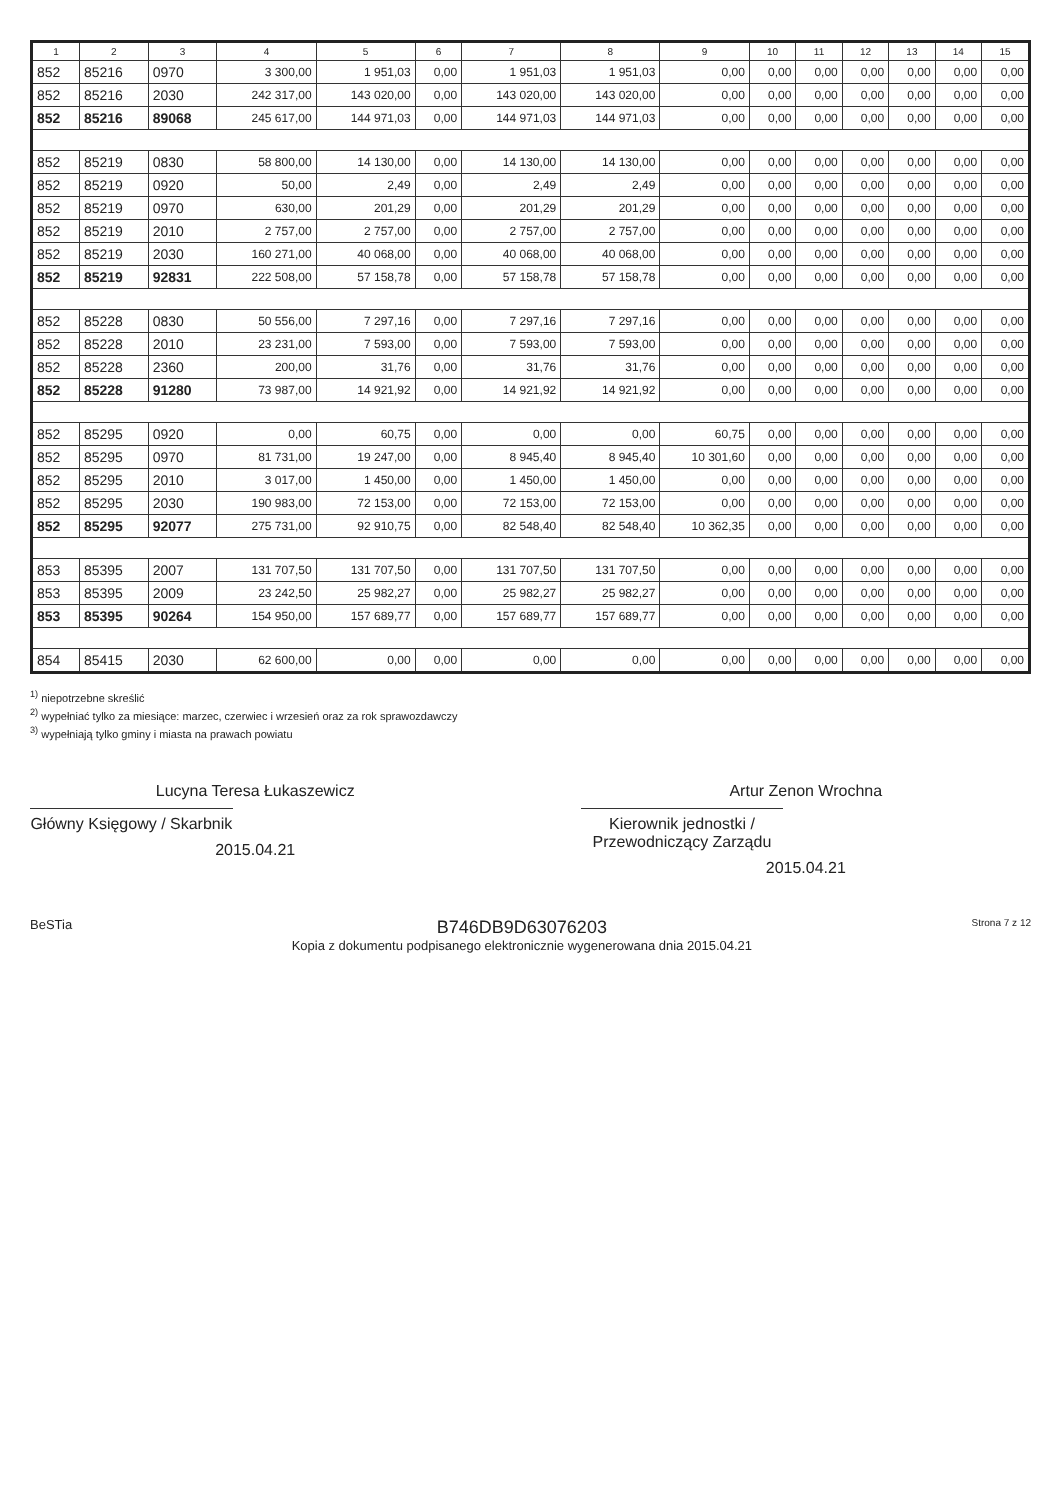| 1 | 2 | 3 | 4 | 5 | 6 | 7 | 8 | 9 | 10 | 11 | 12 | 13 | 14 | 15 |
| --- | --- | --- | --- | --- | --- | --- | --- | --- | --- | --- | --- | --- | --- | --- |
| 852 | 85216 | 0970 | 3 300,00 | 1 951,03 | 0,00 | 1 951,03 | 1 951,03 | 0,00 | 0,00 | 0,00 | 0,00 | 0,00 | 0,00 | 0,00 |
| 852 | 85216 | 2030 | 242 317,00 | 143 020,00 | 0,00 | 143 020,00 | 143 020,00 | 0,00 | 0,00 | 0,00 | 0,00 | 0,00 | 0,00 | 0,00 |
| 852 | 85216 | 89068 | 245 617,00 | 144 971,03 | 0,00 | 144 971,03 | 144 971,03 | 0,00 | 0,00 | 0,00 | 0,00 | 0,00 | 0,00 | 0,00 |
| 852 | 85219 | 0830 | 58 800,00 | 14 130,00 | 0,00 | 14 130,00 | 14 130,00 | 0,00 | 0,00 | 0,00 | 0,00 | 0,00 | 0,00 | 0,00 |
| 852 | 85219 | 0920 | 50,00 | 2,49 | 0,00 | 2,49 | 2,49 | 0,00 | 0,00 | 0,00 | 0,00 | 0,00 | 0,00 | 0,00 |
| 852 | 85219 | 0970 | 630,00 | 201,29 | 0,00 | 201,29 | 201,29 | 0,00 | 0,00 | 0,00 | 0,00 | 0,00 | 0,00 | 0,00 |
| 852 | 85219 | 2010 | 2 757,00 | 2 757,00 | 0,00 | 2 757,00 | 2 757,00 | 0,00 | 0,00 | 0,00 | 0,00 | 0,00 | 0,00 | 0,00 |
| 852 | 85219 | 2030 | 160 271,00 | 40 068,00 | 0,00 | 40 068,00 | 40 068,00 | 0,00 | 0,00 | 0,00 | 0,00 | 0,00 | 0,00 | 0,00 |
| 852 | 85219 | 92831 | 222 508,00 | 57 158,78 | 0,00 | 57 158,78 | 57 158,78 | 0,00 | 0,00 | 0,00 | 0,00 | 0,00 | 0,00 | 0,00 |
| 852 | 85228 | 0830 | 50 556,00 | 7 297,16 | 0,00 | 7 297,16 | 7 297,16 | 0,00 | 0,00 | 0,00 | 0,00 | 0,00 | 0,00 | 0,00 |
| 852 | 85228 | 2010 | 23 231,00 | 7 593,00 | 0,00 | 7 593,00 | 7 593,00 | 0,00 | 0,00 | 0,00 | 0,00 | 0,00 | 0,00 | 0,00 |
| 852 | 85228 | 2360 | 200,00 | 31,76 | 0,00 | 31,76 | 31,76 | 0,00 | 0,00 | 0,00 | 0,00 | 0,00 | 0,00 | 0,00 |
| 852 | 85228 | 91280 | 73 987,00 | 14 921,92 | 0,00 | 14 921,92 | 14 921,92 | 0,00 | 0,00 | 0,00 | 0,00 | 0,00 | 0,00 | 0,00 |
| 852 | 85295 | 0920 | 0,00 | 60,75 | 0,00 | 0,00 | 0,00 | 60,75 | 0,00 | 0,00 | 0,00 | 0,00 | 0,00 | 0,00 |
| 852 | 85295 | 0970 | 81 731,00 | 19 247,00 | 0,00 | 8 945,40 | 8 945,40 | 10 301,60 | 0,00 | 0,00 | 0,00 | 0,00 | 0,00 | 0,00 |
| 852 | 85295 | 2010 | 3 017,00 | 1 450,00 | 0,00 | 1 450,00 | 1 450,00 | 0,00 | 0,00 | 0,00 | 0,00 | 0,00 | 0,00 | 0,00 |
| 852 | 85295 | 2030 | 190 983,00 | 72 153,00 | 0,00 | 72 153,00 | 72 153,00 | 0,00 | 0,00 | 0,00 | 0,00 | 0,00 | 0,00 | 0,00 |
| 852 | 85295 | 92077 | 275 731,00 | 92 910,75 | 0,00 | 82 548,40 | 82 548,40 | 10 362,35 | 0,00 | 0,00 | 0,00 | 0,00 | 0,00 | 0,00 |
| 853 | 85395 | 2007 | 131 707,50 | 131 707,50 | 0,00 | 131 707,50 | 131 707,50 | 0,00 | 0,00 | 0,00 | 0,00 | 0,00 | 0,00 | 0,00 |
| 853 | 85395 | 2009 | 23 242,50 | 25 982,27 | 0,00 | 25 982,27 | 25 982,27 | 0,00 | 0,00 | 0,00 | 0,00 | 0,00 | 0,00 | 0,00 |
| 853 | 85395 | 90264 | 154 950,00 | 157 689,77 | 0,00 | 157 689,77 | 157 689,77 | 0,00 | 0,00 | 0,00 | 0,00 | 0,00 | 0,00 | 0,00 |
| 854 | 85415 | 2030 | 62 600,00 | 0,00 | 0,00 | 0,00 | 0,00 | 0,00 | 0,00 | 0,00 | 0,00 | 0,00 | 0,00 | 0,00 |
<sup>1)</sup> niepotrzebne skreślić
<sup>2)</sup> wypełniać tylko za miesiące: marzec, czerwiec i wrzesień oraz za rok sprawozdawczy
<sup>3)</sup> wypełniają tylko gminy i miasta na prawach powiatu
Lucyna Teresa Łukaszewicz
Główny Księgowy / Skarbnik
2015.04.21
Artur Zenon Wrochna
Kierownik jednostki / Przewodniczący Zarządu
2015.04.21
BeSTia
B746DB9D63076203
Kopia z dokumentu podpisanego elektronicznie wygenerowana dnia 2015.04.21
Strona 7 z 12